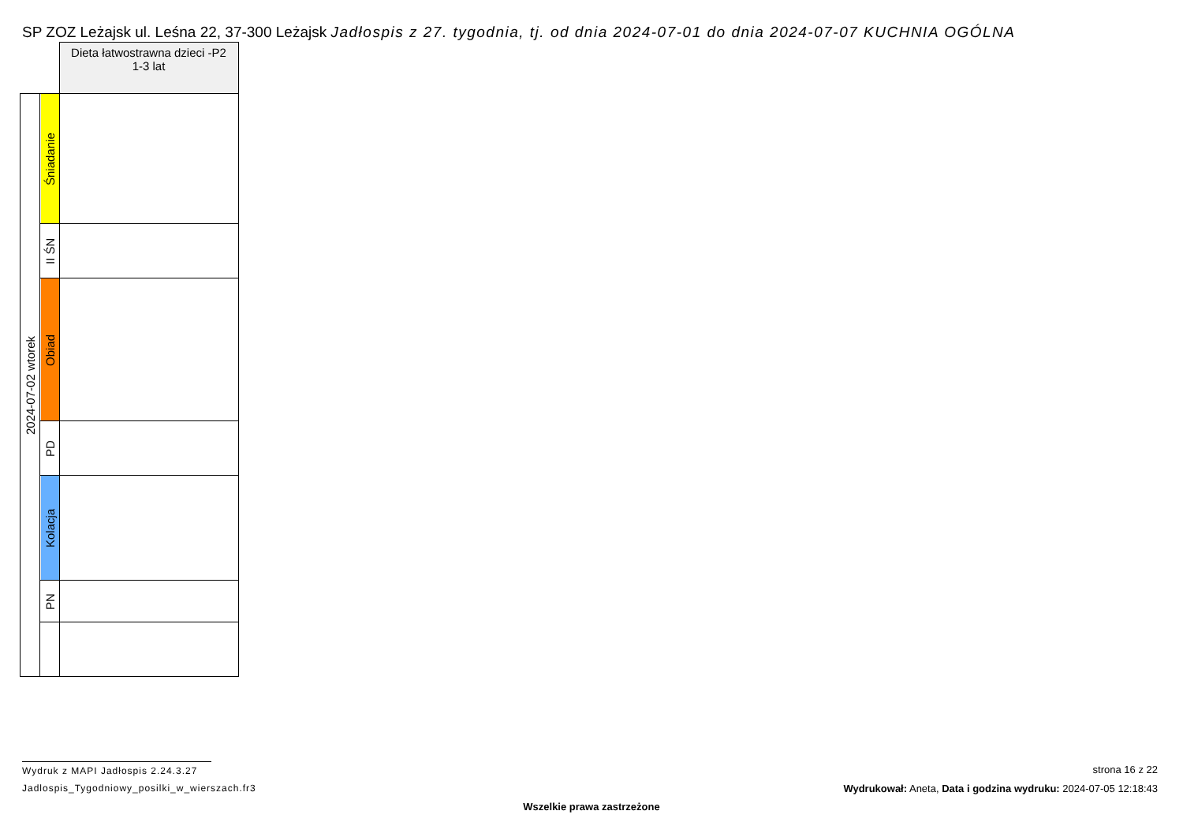SP ZOZ Leżajsk ul. Leśna 22, 37-300 Leżajsk Jadłospis z 27. tygodnia, tj. od dnia 2024-07-01 do dnia 2024-07-07 KUCHNIA OGÓLNA
| | | Dieta łatwostrawna dzieci -P2 1-3 lat |
| 2024-07-02 wtorek | Śniadanie | |
| | II ŚN | |
| | Obiad | |
| | PD | |
| | Kolacja | |
| | PN | |
Wydruk z MAPI Jadłospis 2.24.3.27
Jadlospis_Tygodniowy_posilki_w_wierszach.fr3
strona 16 z 22
Wydrukował: Aneta, Data i godzina wydruku: 2024-07-05 12:18:43
Wszelkie prawa zastrzeżone